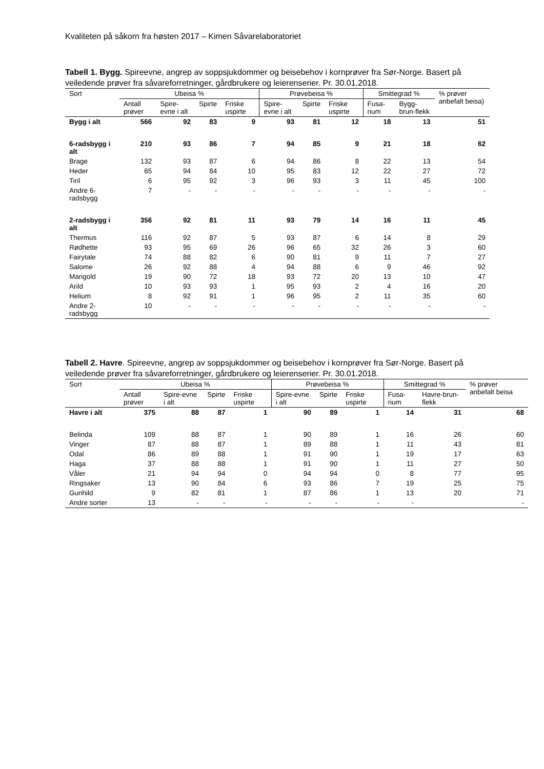Kvaliteten på såkorn fra høsten 2017 – Kimen Såvarelaboratoriet
Tabell 1. Bygg. Spireevne, angrep av soppsjukdommer og beisebehov i kornprøver fra Sør-Norge. Basert på veiledende prøver fra såvareforretninger, gårdbrukere og leierenserier. Pr. 30.01.2018.
| Sort | Ubeisa % | | | | Prøvebeisa % | | | Smittegrad % | | % prøver anbefalt beisa) |
| --- | --- | --- | --- | --- | --- | --- | --- | --- | --- | --- |
| | Antall prøver | Spire-evne i alt | Spirte | Friske uspirte | Spire-evne i alt | Spirte | Friske uspirte | Fusa-rium | Bygg-brun-flekk | |
| Bygg i alt | 566 | 92 | 83 | 9 | 93 | 81 | 12 | 18 | 13 | 51 |
| 6-radsbygg i alt | 210 | 93 | 86 | 7 | 94 | 85 | 9 | 21 | 18 | 62 |
| Brage | 132 | 93 | 87 | 6 | 94 | 86 | 8 | 22 | 13 | 54 |
| Heder | 65 | 94 | 84 | 10 | 95 | 83 | 12 | 22 | 27 | 72 |
| Tiril | 6 | 95 | 92 | 3 | 96 | 93 | 3 | 11 | 45 | 100 |
| Andre 6-radsbygg | 7 | - | - | - | - | - | - | - | - | - |
| 2-radsbygg i alt | 356 | 92 | 81 | 11 | 93 | 79 | 14 | 16 | 11 | 45 |
| Thermus | 116 | 92 | 87 | 5 | 93 | 87 | 6 | 14 | 8 | 29 |
| Rødhette | 93 | 95 | 69 | 26 | 96 | 65 | 32 | 26 | 3 | 60 |
| Fairytale | 74 | 88 | 82 | 6 | 90 | 81 | 9 | 11 | 7 | 27 |
| Salome | 26 | 92 | 88 | 4 | 94 | 88 | 6 | 9 | 46 | 92 |
| Marigold | 19 | 90 | 72 | 18 | 93 | 72 | 20 | 13 | 10 | 47 |
| Arild | 10 | 93 | 93 | 1 | 95 | 93 | 2 | 4 | 16 | 20 |
| Helium | 8 | 92 | 91 | 1 | 96 | 95 | 2 | 11 | 35 | 60 |
| Andre 2-radsbygg | 10 | - | - | - | - | - | - | - | - | - |
Tabell 2. Havre. Spireevne, angrep av soppsjukdommer og beisebehov i kornprøver fra Sør-Norge. Basert på veiledende prøver fra såvareforretninger, gårdbrukere og leierenserier. Pr. 30.01.2018.
| Sort | Ubeisa % | | | | Prøvebeisa % | | | Smittegrad % | | % prøver anbefalt beisa |
| --- | --- | --- | --- | --- | --- | --- | --- | --- | --- | --- |
| | Antall prøver | Spire-evne i alt | Spirte | Friske uspirte | Spire-evne i alt | Spirte | Friske uspirte | Fusa-rium | Havre-brun-flekk | |
| Havre i alt | 375 | 88 | 87 | 1 | 90 | 89 | 1 | 14 | 31 | 68 |
| Belinda | 109 | 88 | 87 | 1 | 90 | 89 | 1 | 16 | 26 | 60 |
| Vinger | 87 | 88 | 87 | 1 | 89 | 88 | 1 | 11 | 43 | 81 |
| Odal | 86 | 89 | 88 | 1 | 91 | 90 | 1 | 19 | 17 | 63 |
| Haga | 37 | 88 | 88 | 1 | 91 | 90 | 1 | 11 | 27 | 50 |
| Våler | 21 | 94 | 94 | 0 | 94 | 94 | 0 | 8 | 77 | 95 |
| Ringsaker | 13 | 90 | 84 | 6 | 93 | 86 | 7 | 19 | 25 | 75 |
| Gunhild | 9 | 82 | 81 | 1 | 87 | 86 | 1 | 13 | 20 | 71 |
| Andre sorter | 13 | - | - | - | - | - | - | - | | - |